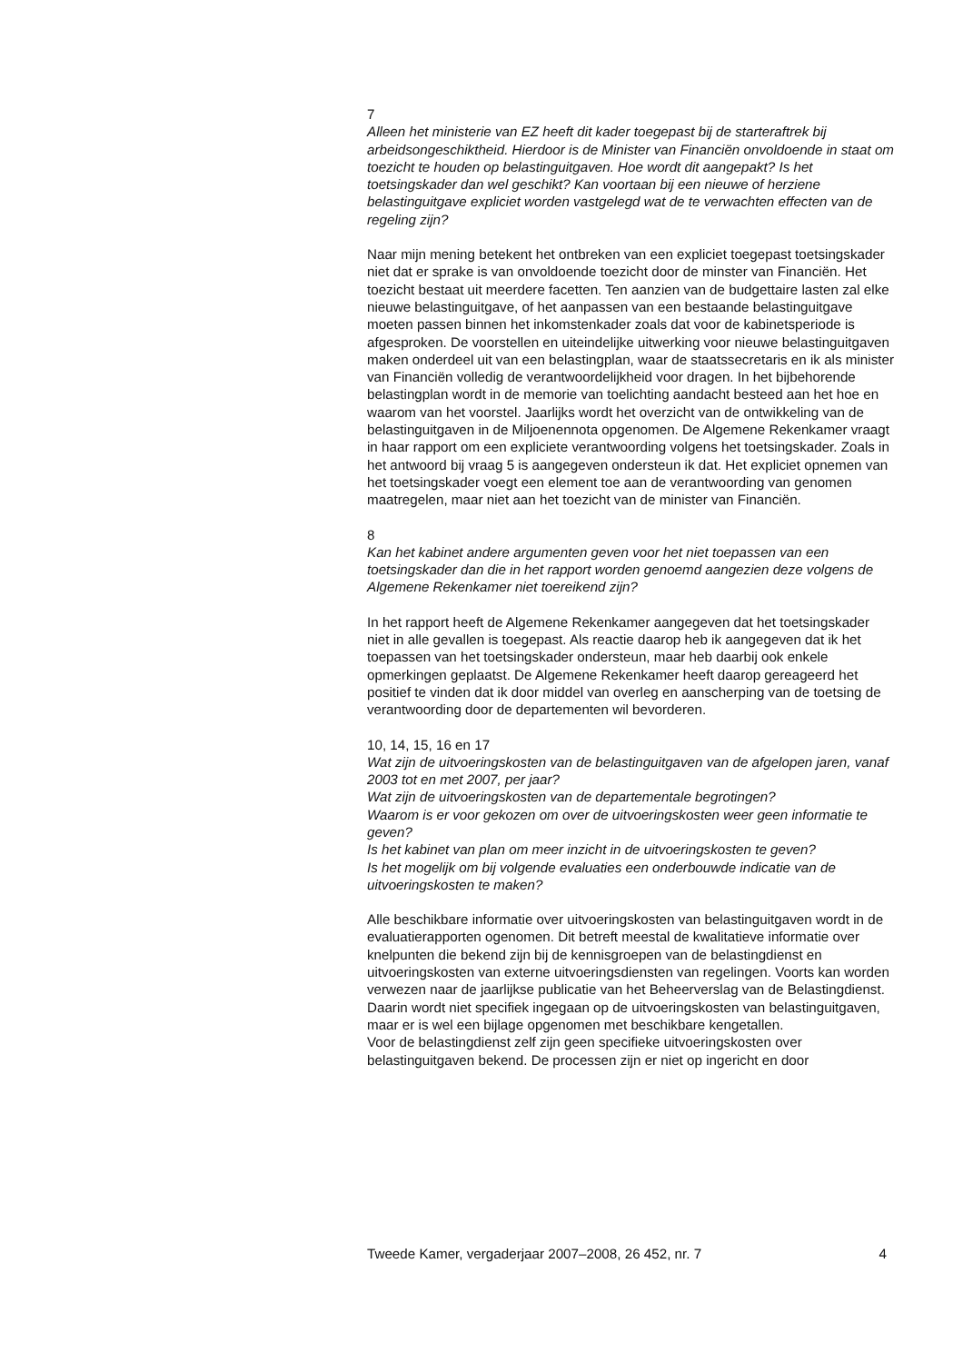7
Alleen het ministerie van EZ heeft dit kader toegepast bij de starteraftrek bij arbeidsongeschiktheid. Hierdoor is de Minister van Financiën onvoldoende in staat om toezicht te houden op belastinguitgaven. Hoe wordt dit aangepakt? Is het toetsingskader dan wel geschikt? Kan voortaan bij een nieuwe of herziene belastinguitgave expliciet worden vastgelegd wat de te verwachten effecten van de regeling zijn?
Naar mijn mening betekent het ontbreken van een expliciet toegepast toetsingskader niet dat er sprake is van onvoldoende toezicht door de minster van Financiën. Het toezicht bestaat uit meerdere facetten. Ten aanzien van de budgettaire lasten zal elke nieuwe belastinguitgave, of het aanpassen van een bestaande belastinguitgave moeten passen binnen het inkomstenkader zoals dat voor de kabinetsperiode is afgesproken. De voorstellen en uiteindelijke uitwerking voor nieuwe belastinguitgaven maken onderdeel uit van een belastingplan, waar de staatssecretaris en ik als minister van Financiën volledig de verantwoordelijkheid voor dragen. In het bijbehorende belastingplan wordt in de memorie van toelichting aandacht besteed aan het hoe en waarom van het voorstel. Jaarlijks wordt het overzicht van de ontwikkeling van de belastinguitgaven in de Miljoenennota opgenomen. De Algemene Rekenkamer vraagt in haar rapport om een expliciete verantwoording volgens het toetsingskader. Zoals in het antwoord bij vraag 5 is aangegeven ondersteun ik dat. Het expliciet opnemen van het toetsingskader voegt een element toe aan de verantwoording van genomen maatregelen, maar niet aan het toezicht van de minister van Financiën.
8
Kan het kabinet andere argumenten geven voor het niet toepassen van een toetsingskader dan die in het rapport worden genoemd aangezien deze volgens de Algemene Rekenkamer niet toereikend zijn?
In het rapport heeft de Algemene Rekenkamer aangegeven dat het toetsingskader niet in alle gevallen is toegepast. Als reactie daarop heb ik aangegeven dat ik het toepassen van het toetsingskader ondersteun, maar heb daarbij ook enkele opmerkingen geplaatst. De Algemene Rekenkamer heeft daarop gereageerd het positief te vinden dat ik door middel van overleg en aanscherping van de toetsing de verantwoording door de departementen wil bevorderen.
10, 14, 15, 16 en 17
Wat zijn de uitvoeringskosten van de belastinguitgaven van de afgelopen jaren, vanaf 2003 tot en met 2007, per jaar?
Wat zijn de uitvoeringskosten van de departementale begrotingen?
Waarom is er voor gekozen om over de uitvoeringskosten weer geen informatie te geven?
Is het kabinet van plan om meer inzicht in de uitvoeringskosten te geven?
Is het mogelijk om bij volgende evaluaties een onderbouwde indicatie van de uitvoeringskosten te maken?
Alle beschikbare informatie over uitvoeringskosten van belastinguitgaven wordt in de evaluatierapporten ogenomen. Dit betreft meestal de kwalitatieve informatie over knelpunten die bekend zijn bij de kennisgroepen van de belastingdienst en uitvoeringskosten van externe uitvoeringsdiensten van regelingen. Voorts kan worden verwezen naar de jaarlijkse publicatie van het Beheerverslag van de Belastingdienst. Daarin wordt niet specifiek ingegaan op de uitvoeringskosten van belastinguitgaven, maar er is wel een bijlage opgenomen met beschikbare kengetallen.
Voor de belastingdienst zelf zijn geen specifieke uitvoeringskosten over belastinguitgaven bekend. De processen zijn er niet op ingericht en door
Tweede Kamer, vergaderjaar 2007–2008, 26 452, nr. 7 4